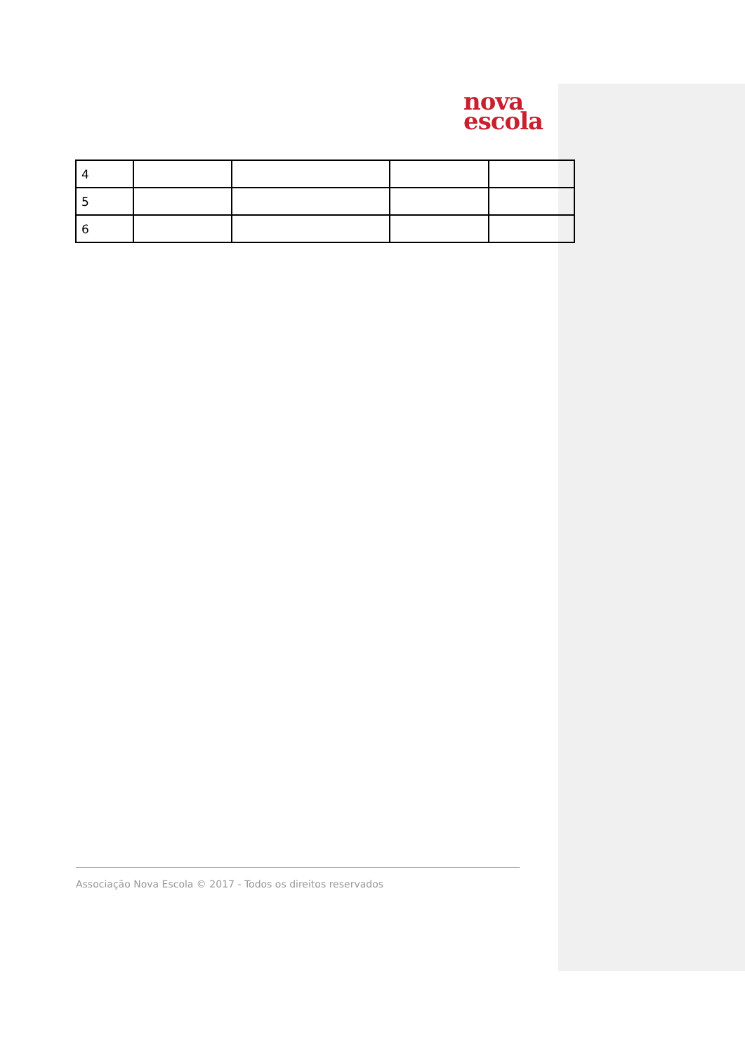nova
escola
| 4 | | | | |
| 5 | | | | |
| 6 | | | | |
Associação Nova Escola © 2017 - Todos os direitos reservados